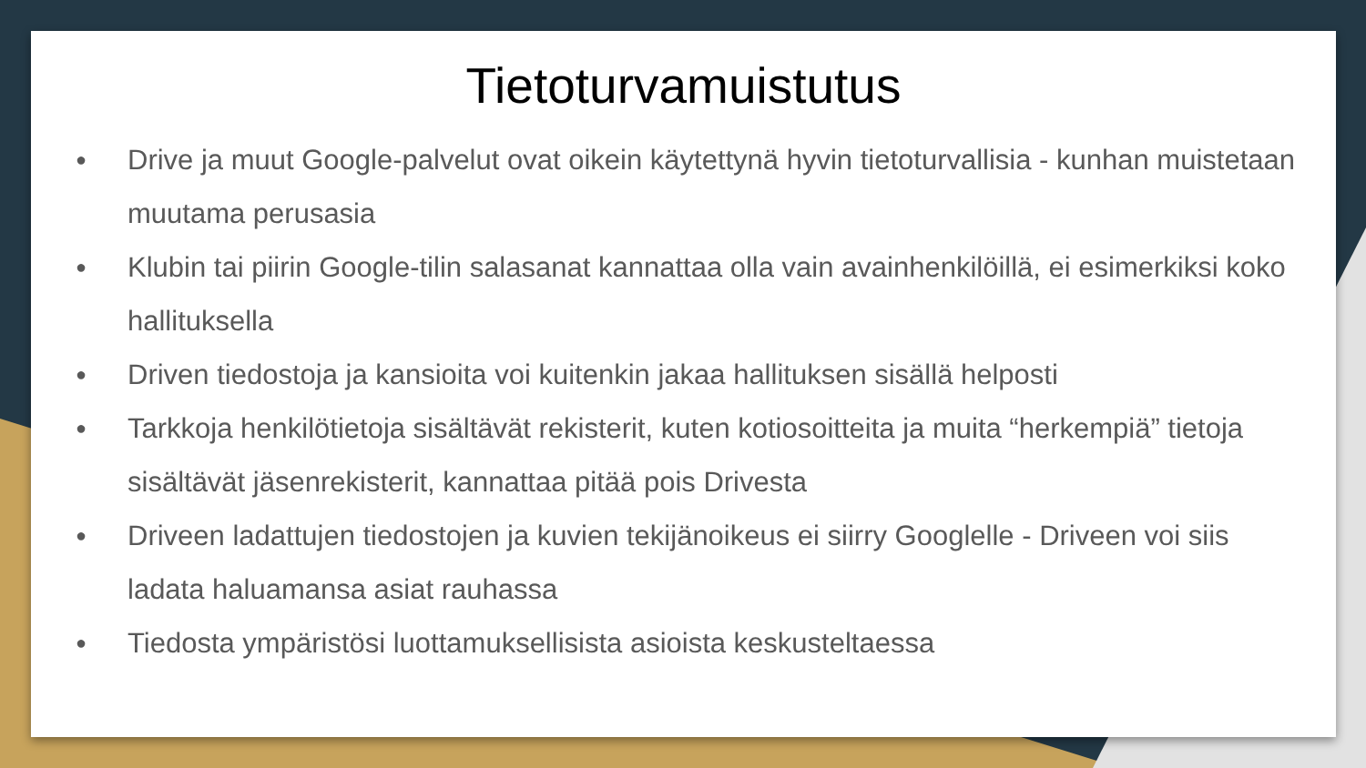Tietoturvamuistutus
● Drive ja muut Google-palvelut ovat oikein käytettynä hyvin tietoturvallisia - kunhan muistetaan muutama perusasia
● Klubin tai piirin Google-tilin salasanat kannattaa olla vain avainhenkilöillä, ei esimerkiksi koko hallituksella
● Driven tiedostoja ja kansioita voi kuitenkin jakaa hallituksen sisällä helposti
● Tarkkoja henkilötietoja sisältävät rekisterit, kuten kotiosoitteita ja muita “herkempiä” tietoja sisältävät jäsenrekisterit, kannattaa pitää pois Drivesta
● Driveen ladattujen tiedostojen ja kuvien tekijänoikeus ei siirry Googlelle - Driveen voi siis ladata haluamansa asiat rauhassa
● Tiedosta ympäristösi luottamuksellisista asioista keskusteltaessa